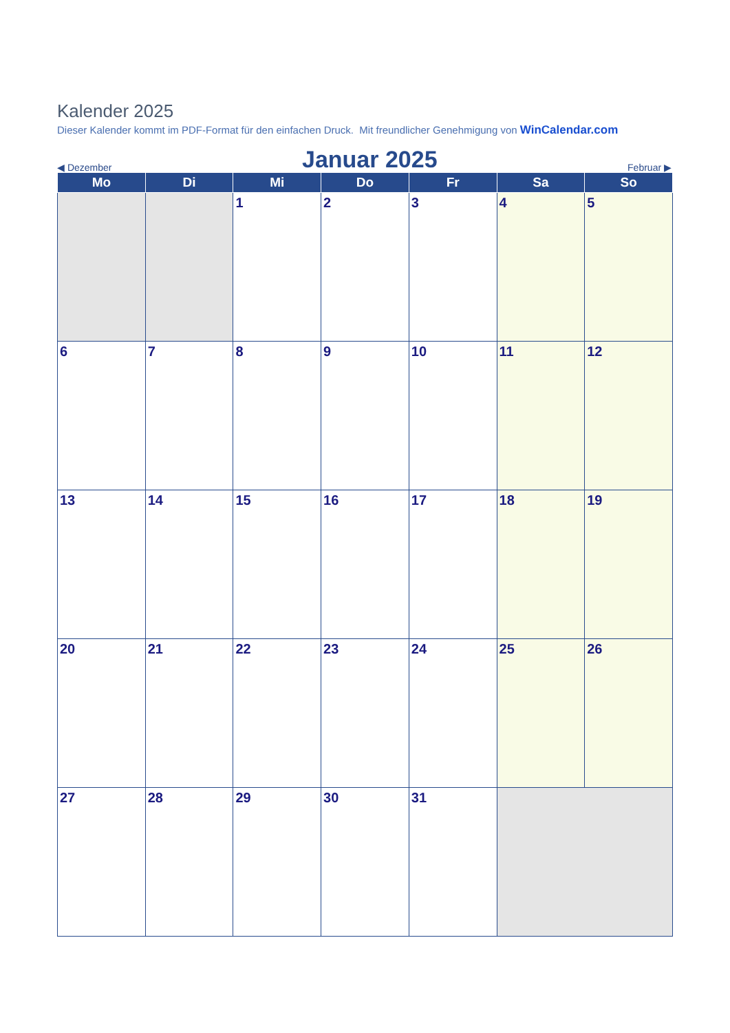Kalender 2025
Dieser Kalender kommt im PDF-Format für den einfachen Druck. Mit freundlicher Genehmigung von WinCalendar.com
◀ Dezember Januar 2025 Februar ▶
| Mo | Di | Mi | Do | Fr | Sa | So |
| --- | --- | --- | --- | --- | --- | --- |
| | | 1 | 2 | 3 | 4 | 5 |
| 6 | 7 | 8 | 9 | 10 | 11 | 12 |
| 13 | 14 | 15 | 16 | 17 | 18 | 19 |
| 20 | 21 | 22 | 23 | 24 | 25 | 26 |
| 27 | 28 | 29 | 30 | 31 | | |